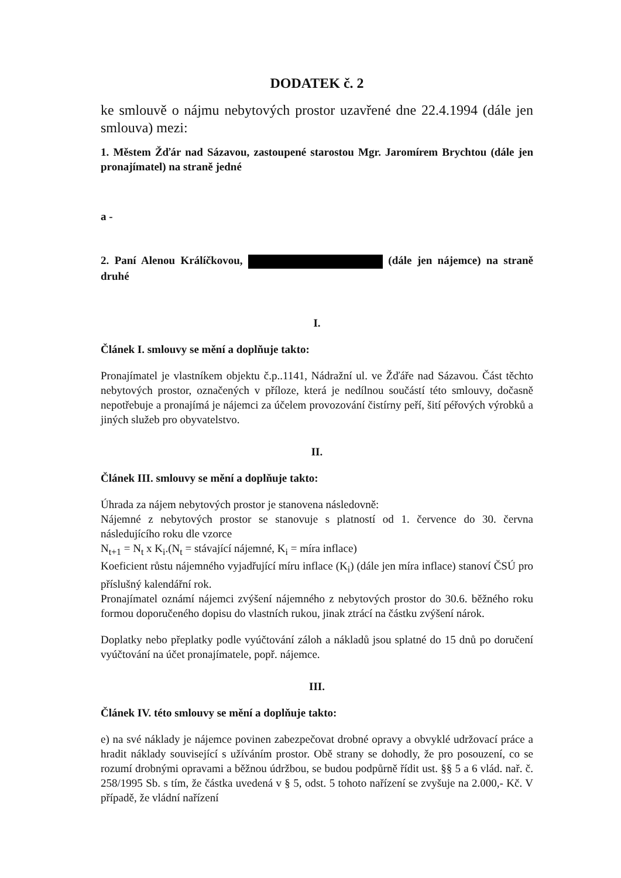DODATEK č. 2
ke smlouvě o nájmu nebytových prostor uzavřené dne 22.4.1994 (dále jen smlouva) mezi:
1. Městem Žďár nad Sázavou, zastoupené starostou Mgr. Jaromírem Brychtou (dále jen pronajímatel) na straně jedné
a -
2. Paní Alenou Králíčkovou, (dále jen nájemce) na straně druhé
I.
Článek I. smlouvy se mění a doplňuje takto:
Pronajímatel je vlastníkem objektu č.p..1141, Nádražní ul. ve Žďáře nad Sázavou. Část těchto nebytových prostor, označených v příloze, která je nedílnou součástí této smlouvy, dočasně nepotřebuje a pronajímá je nájemci za účelem provozování čistírny peří, šití péřových výrobků a jiných služeb pro obyvatelstvo.
II.
Článek III. smlouvy se mění a doplňuje takto:
Úhrada za nájem nebytových prostor je stanovena následovně:
Nájemné z nebytových prostor se stanovuje s platností od 1. července do 30. června následujícího roku dle vzorce
N<sub>t+1</sub> = N<sub>t</sub> x K<sub>i</sub>.(N<sub>t</sub> = stávající nájemné, K<sub>i</sub> = míra inflace)
Koeficient růstu nájemného vyjadřující míru inflace (K<sub>i</sub>) (dále jen míra inflace) stanoví ČSÚ pro příslušný kalendářní rok.
Pronajímatel oznámí nájemci zvýšení nájemného z nebytových prostor do 30.6. běžného roku formou doporučeného dopisu do vlastních rukou, jinak ztrácí na částku zvýšení nárok.
Doplatky nebo přeplatky podle vyúčtování záloh a nákladů jsou splatné do 15 dnů po doručení vyúčtování na účet pronajímatele, popř. nájemce.
III.
Článek IV. této smlouvy se mění a doplňuje takto:
e) na své náklady je nájemce povinen zabezpečovat drobné opravy a obvyklé udržovací práce a hradit náklady související s užíváním prostor. Obě strany se dohodly, že pro posouzení, co se rozumí drobnými opravami a běžnou údržbou, se budou podpůrně řídit ust. §§ 5 a 6 vlád. nař. č. 258/1995 Sb. s tím, že částka uvedená v § 5, odst. 5 tohoto nařízení se zvyšuje na 2.000,- Kč. V případě, že vládní nařízení